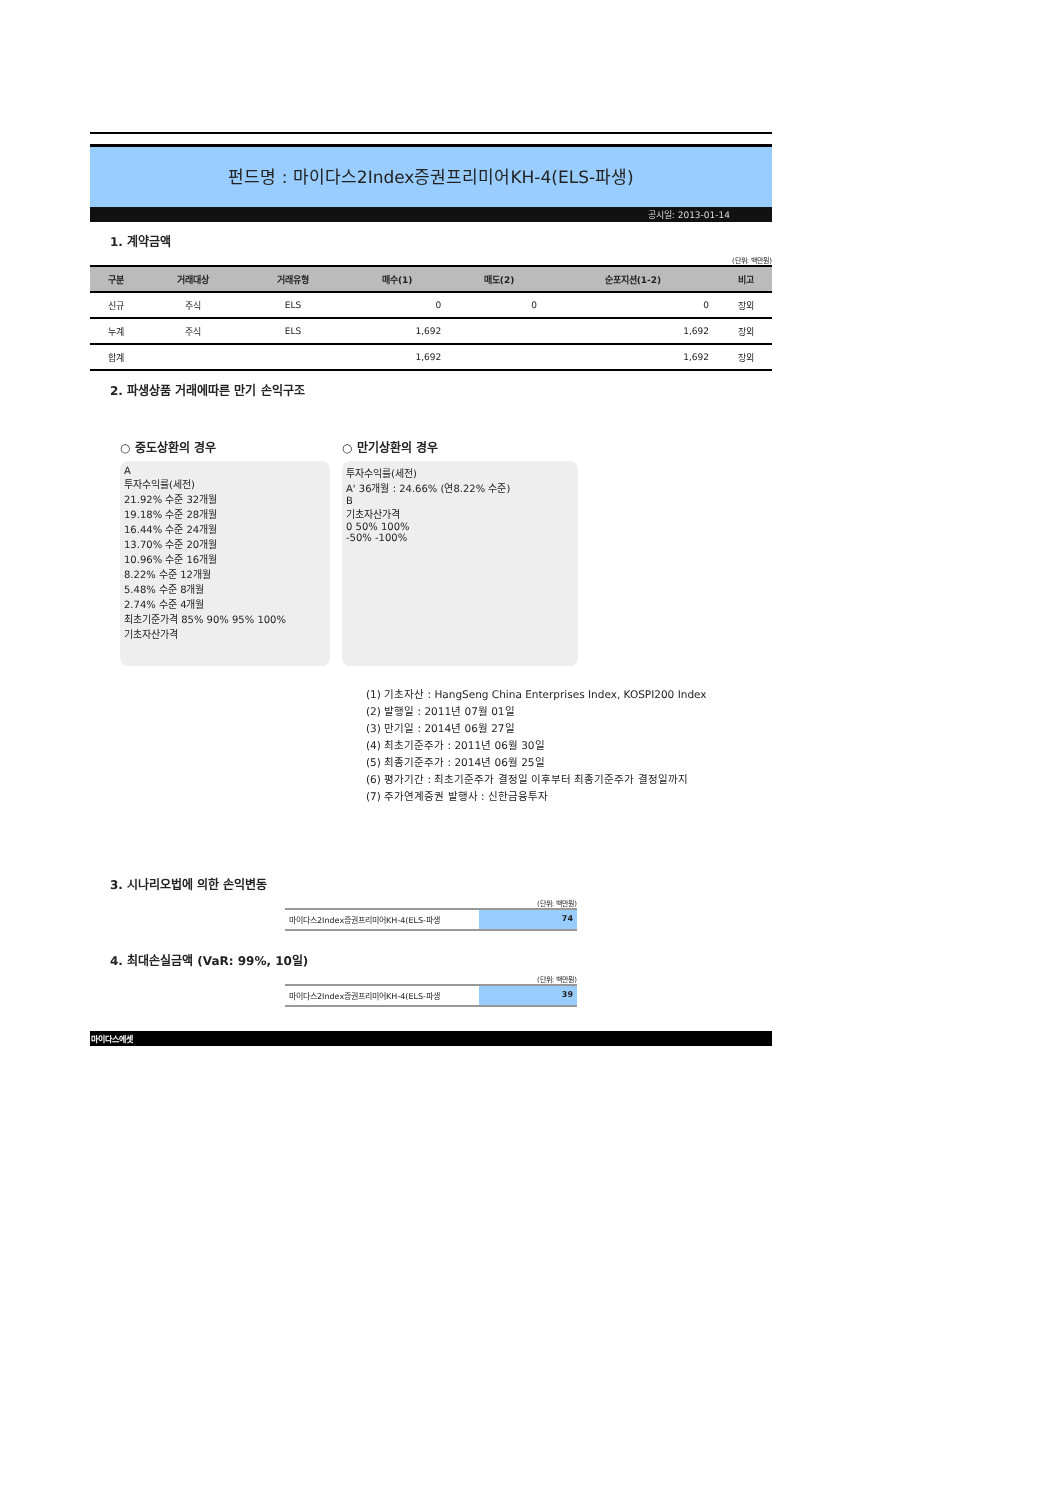펀드명 : 마이다스2Index증권프리미어KH-4(ELS-파생)
공시일: 2013-01-14
1. 계약금액
(단위: 백만원)
| 구분 | 거래대상 | 거래유형 | 매수(1) | 매도(2) | 순포지션(1-2) | 비고 |
| --- | --- | --- | --- | --- | --- | --- |
| 신규 | 주식 | ELS | 0 | 0 | 0 | 장외 |
| 누계 | 주식 | ELS | 1,692 | | 1,692 | 장외 |
| 합계 | | | 1,692 | | 1,692 | 장외 |
2. 파생상품 거래에따른 만기 손익구조
○ 중도상환의 경우
A
투자수익률(세전)
21.92% 수준 32개월
19.18% 수준 28개월
16.44% 수준 24개월
13.70% 수준 20개월
10.96% 수준 16개월
8.22% 수준 12개월
5.48% 수준 8개월
2.74% 수준 4개월
최초기준가격 85% 90% 95% 100%
기초자산가격
○ 만기상환의 경우
투자수익률(세전)
A' 36개월 : 24.66% (연8.22% 수준)
B
기초자산가격
0 50% 100%
-50% -100%
(1) 기초자산 : HangSeng China Enterprises Index, KOSPI200 Index
(2) 발행일 : 2011년 07월 01일
(3) 만기일 : 2014년 06월 27일
(4) 최초기준주가 : 2011년 06월 30일
(5) 최종기준주가 : 2014년 06월 25일
(6) 평가기간 : 최초기준주가 결정일 이후부터 최종기준주가 결정일까지
(7) 주가연계증권 발행사 : 신한금융투자
3. 시나리오법에 의한 손익변동
(단위: 백만원)
마이다스2Index증권프리미어KH-4(ELS-파생
74
4. 최대손실금액 (VaR: 99%, 10일)
(단위: 백만원)
마이다스2Index증권프리미어KH-4(ELS-파생
39
마이다스에셋